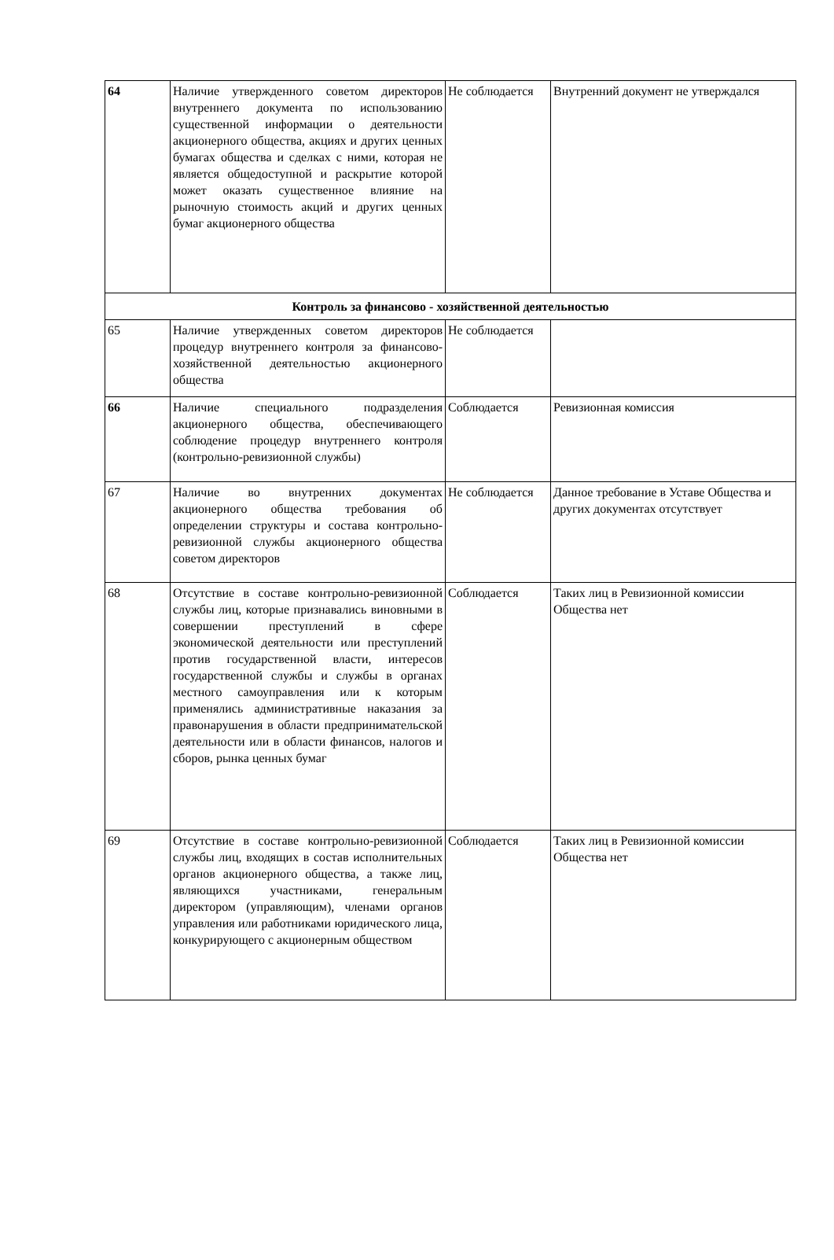| 64 | Наличие утвержденного советом директоров внутреннего документа по использованию существенной информации о деятельности акционерного общества, акциях и других ценных бумагах общества и сделках с ними, которая не является общедоступной и раскрытие которой может оказать существенное влияние на рыночную стоимость акций и других ценных бумаг акционерного общества | Не соблюдается | Внутренний документ не утверждался |
| Контроль за финансово - хозяйственной деятельностью | | | |
| 65 | Наличие утвержденных советом директоров процедур внутреннего контроля за финансово-хозяйственной деятельностью акционерного общества | Не соблюдается | |
| 66 | Наличие специального подразделения акционерного общества, обеспечивающего соблюдение процедур внутреннего контроля (контрольно-ревизионной службы) | Соблюдается | Ревизионная комиссия |
| 67 | Наличие во внутренних документах акционерного общества требования об определении структуры и состава контрольно-ревизионной службы акционерного общества советом директоров | Не соблюдается | Данное требование в Уставе Общества и других документах отсутствует |
| 68 | Отсутствие в составе контрольно-ревизионной службы лиц, которые признавались виновными в совершении преступлений в сфере экономической деятельности или преступлений против государственной власти, интересов государственной службы и службы в органах местного самоуправления или к которым применялись административные наказания за правонарушения в области предпринимательской деятельности или в области финансов, налогов и сборов, рынка ценных бумаг | Соблюдается | Таких лиц в Ревизионной комиссии Общества нет |
| 69 | Отсутствие в составе контрольно-ревизионной службы лиц, входящих в состав исполнительных органов акционерного общества, а также лиц, являющихся участниками, генеральным директором (управляющим), членами органов управления или работниками юридического лица, конкурирующего с акционерным обществом | Соблюдается | Таких лиц в Ревизионной комиссии Общества нет |